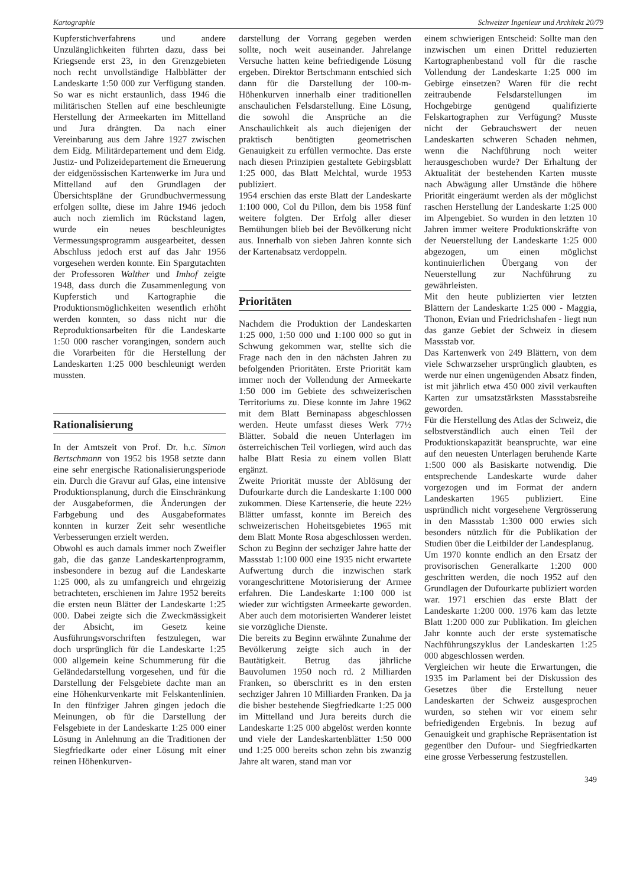Kartographie Schweizer Ingenieur und Architekt 20/79
Kupferstichverfahrens und andere Unzulänglichkeiten führten dazu, dass bei Kriegsende erst 23, in den Grenzgebieten noch recht unvollständige Halbblätter der Landeskarte 1:50 000 zur Verfügung standen. So war es nicht erstaunlich, dass 1946 die militärischen Stellen auf eine beschleunigte Herstellung der Armeekarten im Mittelland und Jura drängten. Da nach einer Vereinbarung aus dem Jahre 1927 zwischen dem Eidg. Militärdepartement und dem Eidg. Justiz- und Polizeidepartement die Erneuerung der eidgenössischen Kartenwerke im Jura und Mittelland auf den Grundlagen der Übersichtspläne der Grundbuchvermessung erfolgen sollte, diese im Jahre 1946 jedoch auch noch ziemlich im Rückstand lagen, wurde ein neues beschleunigtes Vermessungsprogramm ausgearbeitet, dessen Abschluss jedoch erst auf das Jahr 1956 vorgesehen werden konnte. Ein Spargutachten der Professoren Walther und Imhof zeigte 1948, dass durch die Zusammenlegung von Kupferstich und Kartographie die Produktionsmöglichkeiten wesentlich erhöht werden konnten, so dass nicht nur die Reproduktionsarbeiten für die Landeskarte 1:50 000 rascher vorangingen, sondern auch die Vorarbeiten für die Herstellung der Landeskarten 1:25 000 beschleunigt werden mussten.
Rationalisierung
In der Amtszeit von Prof. Dr. h.c. Simon Bertschmann von 1952 bis 1958 setzte dann eine sehr energische Rationalisierungsperiode ein. Durch die Gravur auf Glas, eine intensive Produktionsplanung, durch die Einschränkung der Ausgabeformen, die Änderungen der Farbgebung und des Ausgabeformates konnten in kurzer Zeit sehr wesentliche Verbesserungen erzielt werden.
Obwohl es auch damals immer noch Zweifler gab, die das ganze Landeskartenprogramm, insbesondere in bezug auf die Landeskarte 1:25 000, als zu umfangreich und ehrgeizig betrachteten, erschienen im Jahre 1952 bereits die ersten neun Blätter der Landeskarte 1:25 000. Dabei zeigte sich die Zweckmässigkeit der Absicht, im Gesetz keine Ausführungsvorschriften festzulegen, war doch ursprünglich für die Landeskarte 1:25 000 allgemein keine Schummerung für die Geländedarstellung vorgesehen, und für die Darstellung der Felsgebiete dachte man an eine Höhenkurvenkarte mit Felskantenlinien. In den fünfziger Jahren gingen jedoch die Meinungen, ob für die Darstellung der Felsgebiete in der Landeskarte 1:25 000 einer Lösung in Anlehnung an die Traditionen der Siegfriedkarte oder einer Lösung mit einer reinen Höhenkurven-
darstellung der Vorrang gegeben werden sollte, noch weit auseinander. Jahrelange Versuche hatten keine befriedigende Lösung ergeben. Direktor Bertschmann entschied sich dann für die Darstellung der 100-m- Höhenkurven innerhalb einer traditionellen anschaulichen Felsdarstellung. Eine Lösung, die sowohl die Ansprüche an die Anschaulichkeit als auch diejenigen der praktisch benötigten geometrischen Genauigkeit zu erfüllen vermochte. Das erste nach diesen Prinzipien gestaltete Gebirgsblatt 1:25 000, das Blatt Melchtal, wurde 1953 publiziert.
1954 erschien das erste Blatt der Landeskarte 1:100 000, Col du Pillon, dem bis 1958 fünf weitere folgten. Der Erfolg aller dieser Bemühungen blieb bei der Bevölkerung nicht aus. Innerhalb von sieben Jahren konnte sich der Kartenabsatz verdoppeln.
Prioritäten
Nachdem die Produktion der Landeskarten 1:25 000, 1:50 000 und 1:100 000 so gut in Schwung gekommen war, stellte sich die Frage nach den in den nächsten Jahren zu befolgenden Prioritäten. Erste Priorität kam immer noch der Vollendung der Armeekarte 1:50 000 im Gebiete des schweizerischen Territoriums zu. Diese konnte im Jahre 1962 mit dem Blatt Berninapass abgeschlossen werden. Heute umfasst dieses Werk 77½ Blätter. Sobald die neuen Unterlagen im österreichischen Teil vorliegen, wird auch das halbe Blatt Resia zu einem vollen Blatt ergänzt.
Zweite Priorität musste der Ablösung der Dufourkarte durch die Landeskarte 1:100 000 zukommen. Diese Kartenserie, die heute 22½ Blätter umfasst, konnte im Bereich des schweizerischen Hoheitsgebietes 1965 mit dem Blatt Monte Rosa abgeschlossen werden. Schon zu Beginn der sechziger Jahre hatte der Massstab 1:100 000 eine 1935 nicht erwartete Aufwertung durch die inzwischen stark vorangeschrittene Motorisierung der Armee erfahren. Die Landeskarte 1:100 000 ist wieder zur wichtigsten Armeekarte geworden. Aber auch dem motorisierten Wanderer leistet sie vorzügliche Dienste.
Die bereits zu Beginn erwähnte Zunahme der Bevölkerung zeigte sich auch in der Bautätigkeit. Betrug das jährliche Bauvolumen 1950 noch rd. 2 Milliarden Franken, so überschritt es in den ersten sechziger Jahren 10 Milliarden Franken. Da ja die bisher bestehende Siegfriedkarte 1:25 000 im Mittelland und Jura bereits durch die Landeskarte 1:25 000 abgelöst werden konnte und viele der Landeskartenblätter 1:50 000 und 1:25 000 bereits schon zehn bis zwanzig Jahre alt waren, stand man vor
einem schwierigen Entscheid: Sollte man den inzwischen um einen Drittel reduzierten Kartographenbestand voll für die rasche Vollendung der Landeskarte 1:25 000 im Gebirge einsetzen? Waren für die recht zeitraubende Felsdarstellungen im Hochgebirge genügend qualifizierte Felskartographen zur Verfügung? Musste nicht der Gebrauchswert der neuen Landeskarten schweren Schaden nehmen, wenn die Nachführung noch weiter herausgeschoben wurde? Der Erhaltung der Aktualität der bestehenden Karten musste nach Abwägung aller Umstände die höhere Priorität eingeräumt werden als der möglichst raschen Herstellung der Landeskarte 1:25 000 im Alpengebiet. So wurden in den letzten 10 Jahren immer weitere Produktionskräfte von der Neuerstellung der Landeskarte 1:25 000 abgezogen, um einen möglichst kontinuierlichen Übergang von der Neuerstellung zur Nachführung zu gewährleisten.
Mit den heute publizierten vier letzten Blättern der Landeskarte 1:25 000 - Maggia, Thonon, Evian und Friedrichshafen - liegt nun das ganze Gebiet der Schweiz in diesem Massstab vor.
Das Kartenwerk von 249 Blättern, von dem viele Schwarzseher ursprünglich glaubten, es werde nur einen ungenügenden Absatz finden, ist mit jährlich etwa 450 000 zivil verkauften Karten zur umsatzstärksten Massstabsreihe geworden.
Für die Herstellung des Atlas der Schweiz, die selbstverständlich auch einen Teil der Produktionskapazität beanspruchte, war eine auf den neuesten Unterlagen beruhende Karte 1:500 000 als Basiskarte notwendig. Die entsprechende Landeskarte wurde daher vorgezogen und im Format der andern Landeskarten 1965 publiziert. Eine uspründlich nicht vorgesehene Vergrösserung in den Massstab 1:300 000 erwies sich besonders nützlich für die Publikation der Studien über die Leitbilder der Landesplanug.
Um 1970 konnte endlich an den Ersatz der provisorischen Generalkarte 1:200 000 geschritten werden, die noch 1952 auf den Grundlagen der Dufourkarte publiziert worden war. 1971 erschien das erste Blatt der Landeskarte 1:200 000. 1976 kam das letzte Blatt 1:200 000 zur Publikation. Im gleichen Jahr konnte auch der erste systematische Nachführungszyklus der Landeskarten 1:25 000 abgeschlossen werden.
Vergleichen wir heute die Erwartungen, die 1935 im Parlament bei der Diskussion des Gesetzes über die Erstellung neuer Landeskarten der Schweiz ausgesprochen wurden, so stehen wir vor einem sehr befriedigenden Ergebnis. In bezug auf Genauigkeit und graphische Repräsentation ist gegenüber den Dufour- und Siegfriedkarten eine grosse Verbesserung festzustellen.
349